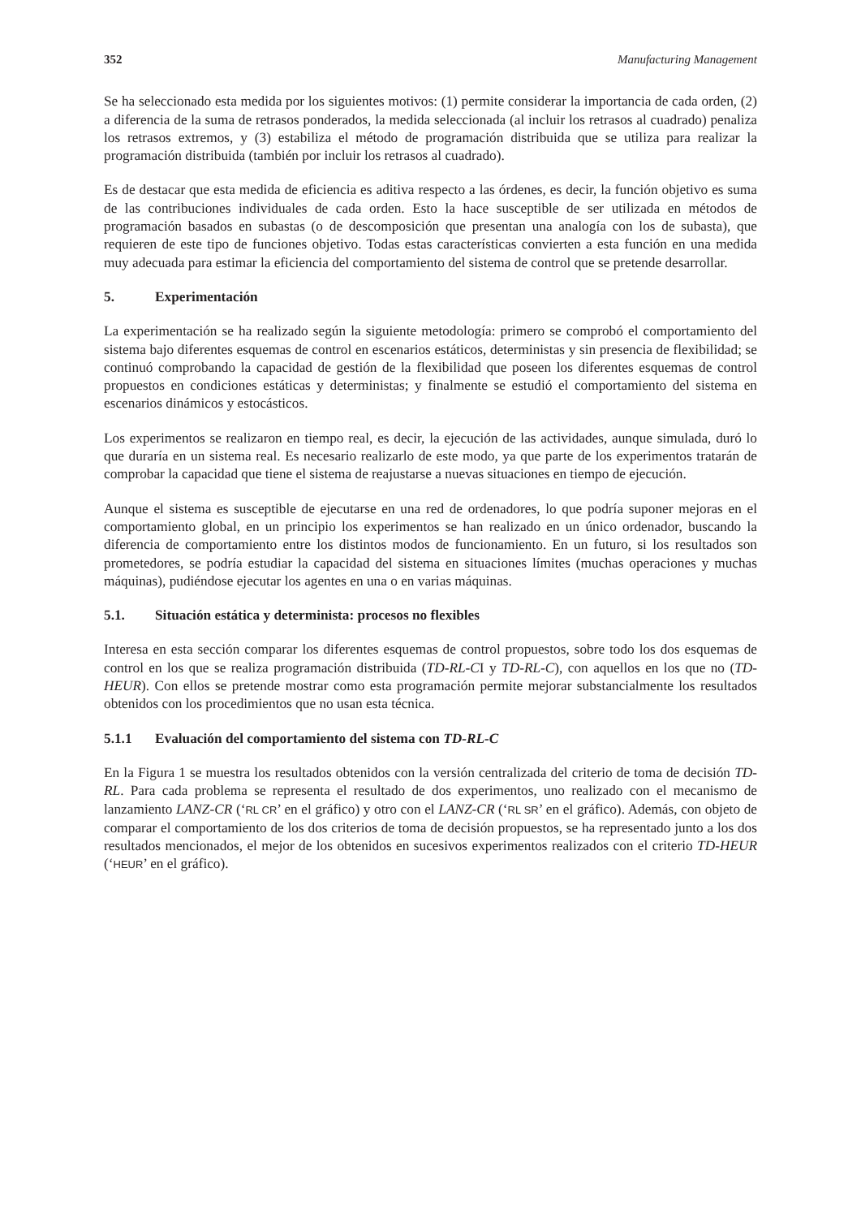352 Manufacturing Management
Se ha seleccionado esta medida por los siguientes motivos: (1) permite considerar la importancia de cada orden, (2) a diferencia de la suma de retrasos ponderados, la medida seleccionada (al incluir los retrasos al cuadrado) penaliza los retrasos extremos, y (3) estabiliza el método de programación distribuida que se utiliza para realizar la programación distribuida (también por incluir los retrasos al cuadrado).
Es de destacar que esta medida de eficiencia es aditiva respecto a las órdenes, es decir, la función objetivo es suma de las contribuciones individuales de cada orden. Esto la hace susceptible de ser utilizada en métodos de programación basados en subastas (o de descomposición que presentan una analogía con los de subasta), que requieren de este tipo de funciones objetivo. Todas estas características convierten a esta función en una medida muy adecuada para estimar la eficiencia del comportamiento del sistema de control que se pretende desarrollar.
5. Experimentación
La experimentación se ha realizado según la siguiente metodología: primero se comprobó el comportamiento del sistema bajo diferentes esquemas de control en escenarios estáticos, deterministas y sin presencia de flexibilidad; se continuó comprobando la capacidad de gestión de la flexibilidad que poseen los diferentes esquemas de control propuestos en condiciones estáticas y deterministas; y finalmente se estudió el comportamiento del sistema en escenarios dinámicos y estocásticos.
Los experimentos se realizaron en tiempo real, es decir, la ejecución de las actividades, aunque simulada, duró lo que duraría en un sistema real. Es necesario realizarlo de este modo, ya que parte de los experimentos tratarán de comprobar la capacidad que tiene el sistema de reajustarse a nuevas situaciones en tiempo de ejecución.
Aunque el sistema es susceptible de ejecutarse en una red de ordenadores, lo que podría suponer mejoras en el comportamiento global, en un principio los experimentos se han realizado en un único ordenador, buscando la diferencia de comportamiento entre los distintos modos de funcionamiento. En un futuro, si los resultados son prometedores, se podría estudiar la capacidad del sistema en situaciones límites (muchas operaciones y muchas máquinas), pudiéndose ejecutar los agentes en una o en varias máquinas.
5.1. Situación estática y determinista: procesos no flexibles
Interesa en esta sección comparar los diferentes esquemas de control propuestos, sobre todo los dos esquemas de control en los que se realiza programación distribuida (TD-RL-CI y TD-RL-C), con aquellos en los que no (TD-HEUR). Con ellos se pretende mostrar como esta programación permite mejorar substancialmente los resultados obtenidos con los procedimientos que no usan esta técnica.
5.1.1 Evaluación del comportamiento del sistema con TD-RL-C
En la Figura 1 se muestra los resultados obtenidos con la versión centralizada del criterio de toma de decisión TD-RL. Para cada problema se representa el resultado de dos experimentos, uno realizado con el mecanismo de lanzamiento LANZ-CR (‘RL CR’ en el gráfico) y otro con el LANZ-CR (‘RL SR’ en el gráfico). Además, con objeto de comparar el comportamiento de los dos criterios de toma de decisión propuestos, se ha representado junto a los dos resultados mencionados, el mejor de los obtenidos en sucesivos experimentos realizados con el criterio TD-HEUR (‘HEUR’ en el gráfico).